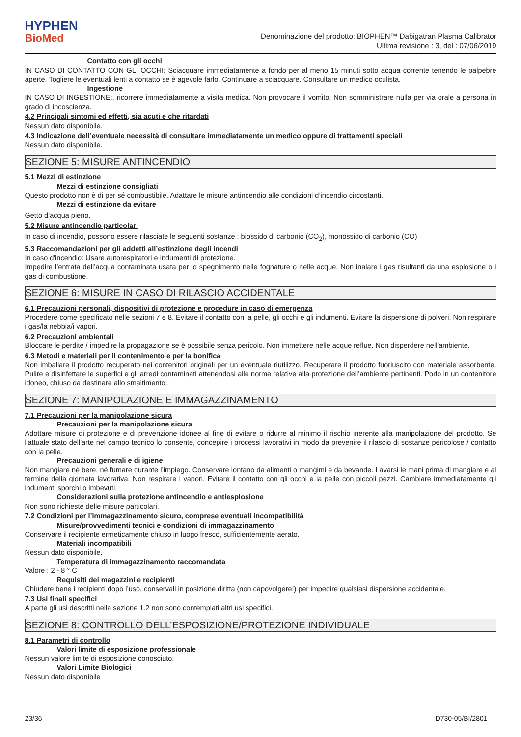HYPHEN
BioMed
Denominazione del prodotto: BIOPHEN™ Dabigatran Plasma Calibrator
Ultima revisione : 3, del : 07/06/2019
Contatto con gli occhi
IN CASO DI CONTATTO CON GLI OCCHI: Sciacquare immediatamente a fondo per al meno 15 minuti sotto acqua corrente tenendo le palpebre aperte. Togliere le eventuali lenti a contatto se è agevole farlo. Continuare a sciacquare. Consultare un medico oculista.
Ingestione
IN CASO DI INGESTIONE:, ricorrere immediatamente a visita medica. Non provocare il vomito. Non somministrare nulla per via orale a persona in grado di incoscienza.
4.2 Principali sintomi ed effetti, sia acuti e che ritardati
Nessun dato disponibile.
4.3 Indicazione dell’eventuale necessità di consultare immediatamente un medico oppure di trattamenti speciali
Nessun dato disponibile.
SEZIONE 5: MISURE ANTINCENDIO
5.1 Mezzi di estinzione
Mezzi di estinzione consigliati
Questo prodotto non è di per sé combustibile. Adattare le misure antincendio alle condizioni d’incendio circostanti.
Mezzi di estinzione da evitare
Getto d’acqua pieno.
5.2 Misure antincendio particolari
In caso di incendio, possono essere rilasciate le seguenti sostanze : biossido di carbonio (CO<sub>2</sub>), monossido di carbonio (CO)
5.3 Raccomandazioni per gli addetti all’estinzione degli incendi
In caso d'incendio: Usare autorespiratori e indumenti di protezione.
Impedire l’entrata dell’acqua contaminata usata per lo spegnimento nelle fognature o nelle acque. Non inalare i gas risultanti da una esplosione o i gas di combustione.
SEZIONE 6: MISURE IN CASO DI RILASCIO ACCIDENTALE
6.1 Precauzioni personali, dispositivi di protezione e procedure in caso di emergenza
Procedere come specificato nelle sezioni 7 e 8. Evitare il contatto con la pelle, gli occhi e gli indumenti. Evitare la dispersione di polveri. Non respirare i gas/la nebbia/i vapori.
6.2 Precauzioni ambientali
Bloccare le perdite / impedire la propagazione se è possibile senza pericolo. Non immettere nelle acque reflue. Non disperdere nell'ambiente.
6.3 Metodi e materiali per il contenimento e per la bonifica
Non imballare il prodotto recuperato nei contenitori originali per un eventuale riutilizzo. Recuperare il prodotto fuoriuscito con materiale assorbente. Pulire e disinfettare le superfici e gli arredi contaminati attenendosi alle norme relative alla protezione dell’ambiente pertinenti. Porlo in un contenitore idoneo, chiuso da destinare allo smaltimento.
SEZIONE 7: MANIPOLAZIONE E IMMAGAZZINAMENTO
7.1 Precauzioni per la manipolazione sicura
Precauzioni per la manipolazione sicura
Adottare misure di protezione e di prevenzione idonee al fine di evitare o ridurre al minimo il rischio inerente alla manipolazione del prodotto. Se l'attuale stato dell'arte nel campo tecnico lo consente, concepire i processi lavorativi in modo da prevenire il rilascio di sostanze pericolose / contatto con la pelle.
Precauzioni generali e di igiene
Non mangiare né bere, né fumare durante l’impiego. Conservare lontano da alimenti o mangimi e da bevande. Lavarsi le mani prima di mangiare e al termine della giornata lavorativa. Non respirare i vapori. Evitare il contatto con gli occhi e la pelle con piccoli pezzi. Cambiare immediatamente gli indumenti sporchi o imbevuti.
Considerazioni sulla protezione antincendio e antiesplosione
Non sono richieste delle misure particolari.
7.2 Condizioni per l’immagazzinamento sicuro, comprese eventuali incompatibilità
Misure/provvedimenti tecnici e condizioni di immagazzinamento
Conservare il recipiente ermeticamente chiuso in luogo fresco, sufficientemente aerato.
Materiali incompatibili
Nessun dato disponibile.
Temperatura di immagazzinamento raccomandata
Valore : 2 - 8 ° C
Requisiti dei magazzini e recipienti
Chiudere bene i recipienti dopo l’uso, conservali in posizione diritta (non capovolgere!) per impedire qualsiasi dispersione accidentale.
7.3 Usi finali specifici
A parte gli usi descritti nella sezione 1.2 non sono contemplati altri usi specifici.
SEZIONE 8: CONTROLLO DELL’ESPOSIZIONE/PROTEZIONE INDIVIDUALE
8.1 Parametri di controllo
Valori limite di esposizione professionale
Nessun valore limite di esposizione conosciuto.
Valori Limite Biologici
Nessun dato disponibile
23/36 D730-05/BI/2801